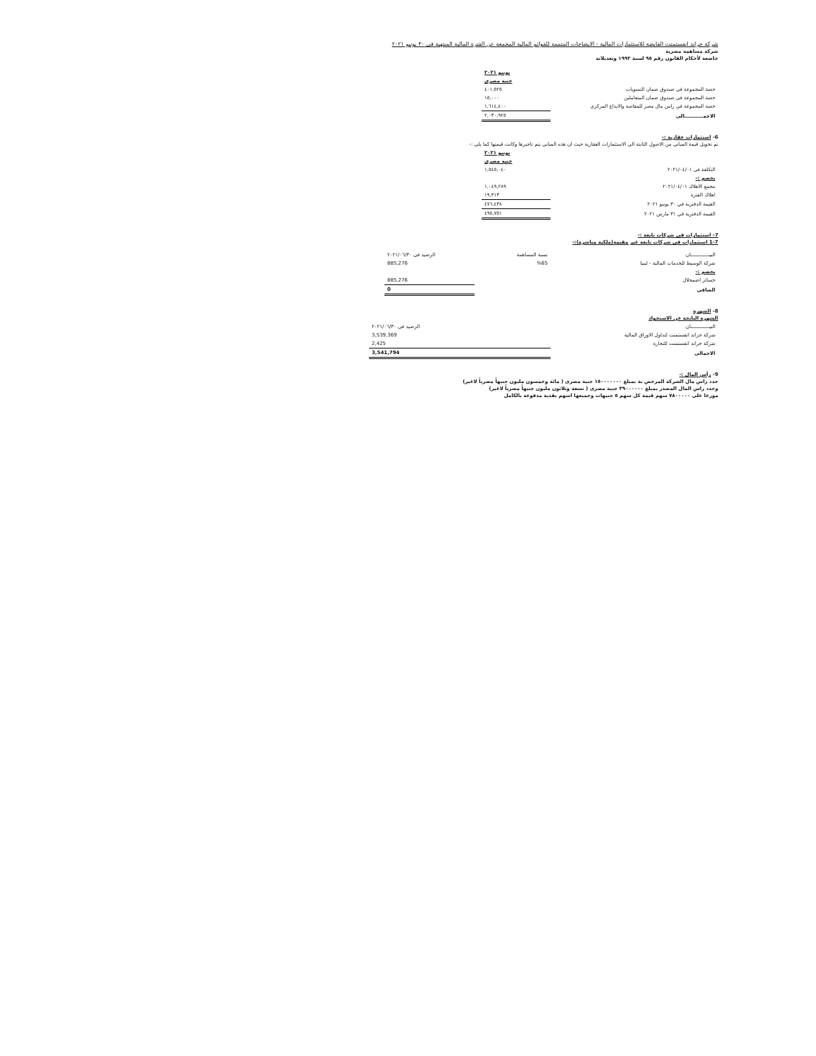شركة جراند انفستمنت القابضة للاستثمارات المالية - الايضاحات المتممة للقوائم المالية المجمعة عن الفترة المالية المنتهية فى ٣٠ يونيو ٢٠٢١
شركة مساهمة مصرية
خاضعة لأحكام القانون رقم ٩٥ لسنة ١٩٩٢ وتعديلاته
| | يونيو ٢٠٢١ |
| | جنيه مصرى |
| حصة المجموعة فى صندوق ضمان التسويات | ٤٠١,٥٢٥ |
| حصة المجموعة فى صندوق ضمان المتعاملين | ١٥,٠٠٠ |
| حصة المجموعة فى راس مال مصر للمقاصة والايداع المركزى | ١,٦١٤,٤٠٠ |
| الاجمـــــــــــالى | ٢,٠٣٠,٩٢٥ |
6- استثمارات عقارية :-
تم تحويل قيمة المبانى من الاصول الثابتة الى الاستثمارات العقارية حيث ان هذه المبانى يتم تاجيرها وكانت قيمتها كما يلى :-
| | يونيو ٢٠٢١ |
| | جنيه مصرى |
| التكلفة فى ٢٠٢١/٠٤/٠١ | ١,٥٤٥,٠٤٠ |
| يخصم :- | |
| مجمع الاهلاك ٢٠٢١/٠٤/٠١ | ١,٠٤٩,٢٨٩ |
| اهلاك الفترة | ١٩,٣١٣ |
| القيمة الدفترية في ٣٠ يونيو ٢٠٢١ | ٤٧٦,٤٣٨ |
| القيمة الدفترية في ٣١ مارس ٢٠٢١ | ٤٩٥,٧٥١ |
7- استثمارات فى شركات تابعة :-
1-7 استثمارات فى شركات تابعة غير مقيمة(ملكية مباشرة):-
| البيـــــــــــــان | نسبة المساهمة | الرصيد فى ٢٠٢١/٠٦/٣٠ |
| --- | --- | --- |
| شركة الوسيط للخدمات المالية - ليبيا | %65 | 885,276 |
| يخصم :- | | |
| خسائر اضمحلال | | 885,276 |
| الصافى | | 0 |
8- الشهرة
الشهرة الناتجة عن الاستحواذ
| البيـــــــــــــان | الرصيد فى ٢٠٢١/٠٦/٣٠ |
| --- | --- |
| شركة جراند انفستمنت لتداول الاوراق المالية | 3,539,369 |
| شركة جراند انفستمنت للتجارة | 2,425 |
| الاجمالى | 3,541,794 |
9- رأس المال :-
حدد راس مال الشركة المرخص بة بمبلغ ١٥٠٠٠٠٠٠٠ جنية مصرى ( مائة وخمسون مليون جنيهاً مصرياً لاغير)
وحدد راس المال المصدر بمبلغ ٣٩٠٠٠٠٠٠ جنية مصرى ( تسعة وثلاثون مليون جنيهاً مصرياً لاغير)
موزعا على ٧٨٠٠٠٠٠ سهم قيمة كل سهم ٥ جنيهات وجميعها اسهم نقدية مدفوعة بالكامل